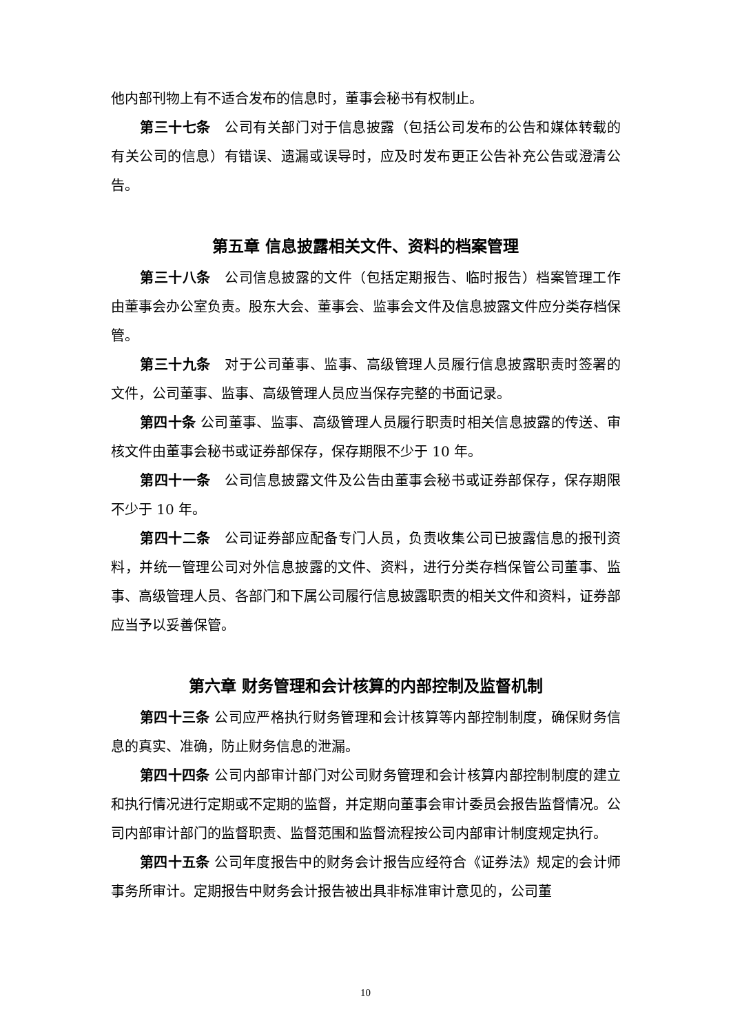他内部刊物上有不适合发布的信息时，董事会秘书有权制止。
第三十七条　公司有关部门对于信息披露（包括公司发布的公告和媒体转载的有关公司的信息）有错误、遗漏或误导时，应及时发布更正公告补充公告或澄清公告。
第五章 信息披露相关文件、资料的档案管理
第三十八条　公司信息披露的文件（包括定期报告、临时报告）档案管理工作由董事会办公室负责。股东大会、董事会、监事会文件及信息披露文件应分类存档保管。
第三十九条　对于公司董事、监事、高级管理人员履行信息披露职责时签署的文件，公司董事、监事、高级管理人员应当保存完整的书面记录。
第四十条 公司董事、监事、高级管理人员履行职责时相关信息披露的传送、审核文件由董事会秘书或证券部保存，保存期限不少于 10 年。
第四十一条　公司信息披露文件及公告由董事会秘书或证券部保存，保存期限不少于 10 年。
第四十二条　公司证券部应配备专门人员，负责收集公司已披露信息的报刊资料，并统一管理公司对外信息披露的文件、资料，进行分类存档保管公司董事、监事、高级管理人员、各部门和下属公司履行信息披露职责的相关文件和资料，证券部应当予以妥善保管。
第六章 财务管理和会计核算的内部控制及监督机制
第四十三条 公司应严格执行财务管理和会计核算等内部控制制度，确保财务信息的真实、准确，防止财务信息的泄漏。
第四十四条 公司内部审计部门对公司财务管理和会计核算内部控制制度的建立和执行情况进行定期或不定期的监督，并定期向董事会审计委员会报告监督情况。公司内部审计部门的监督职责、监督范围和监督流程按公司内部审计制度规定执行。
第四十五条 公司年度报告中的财务会计报告应经符合《证券法》规定的会计师事务所审计。定期报告中财务会计报告被出具非标准审计意见的，公司董
10